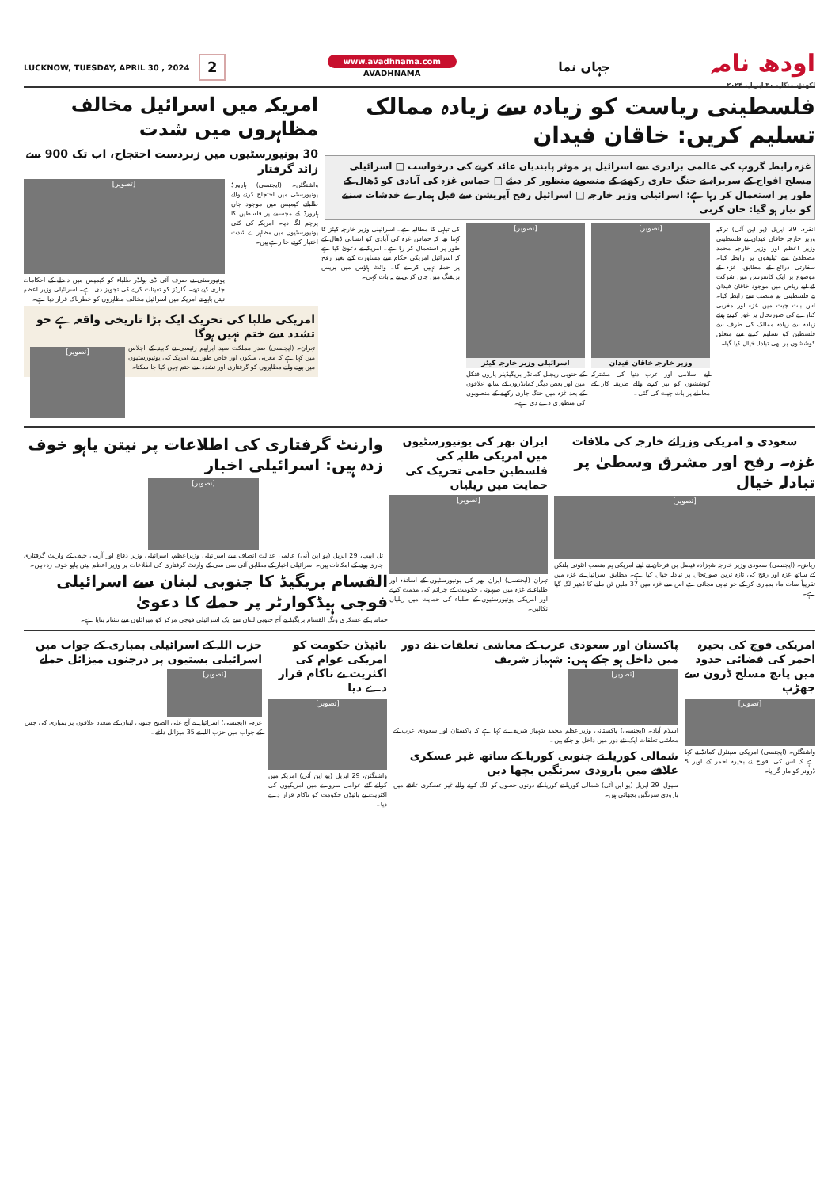اودھ نامہ
لکھنؤ، منگل، ۳۰ اپریل، ۲۰۲۴
جہاں نما
www.avadhnama.com
AVADHNAMA
LUCKNOW, TUESDAY, APRIL 30 , 2024 2
فلسطینی ریاست کو زیادہ سے زیادہ ممالک تسلیم کریں: خاقان فیدان
غزہ رابطہ گروپ کی عالمی برادری سے اسرائیل پر موثر پابندیاں عائد کرنے کی درخواست □ اسرائیلی مسلح افواج کے سربراہ نے جنگ جاری رکھنے کے منصوبے منظور کر دیئے □ حماس غزہ کی آبادی کو ڈھال کے طور پر استعمال کر رہا ہے: اسرائیلی وزیر خارجہ □ اسرائیل رفح آپریشن سے قبل ہمارے خدشات سننے کو تیار ہو گیا: جان کربی
انقرہ، 29 اپریل (یو این آئی) ترکیہ وزیر خارجہ خاقان فیدان نے فلسطینی وزیر اعظم اور وزیر خارجہ محمد مصطفیٰ سے ٹیلیفون پر رابطہ کیا۔ سفارتی ذرائع کے مطابق، غزہ کے موضوع پر ایک کانفرنس میں شرکت کے لیے ریاض میں موجود خاقان فیدان نے فلسطینی ہم منصب سے رابطہ کیا۔ اس بات چیت میں غزہ اور مغربی کنارے کی صورتحال پر غور کرتے ہوئے زیادہ سے زیادہ ممالک کی طرف سے فلسطین کو تسلیم کرنے سے متعلق کوششوں پر بھی تبادلہ خیال کیا گیا۔
[تصویر]
وزیر خارجہ خاقان فیدان
لیے اسلامی اور عرب دنیا کی مشترکہ کوششوں کو تیز کرنے والے طریقہ کار کے معاملے پر بات چیت کی گئی۔
[تصویر]
اسرائیلی وزیر خارجہ کیٹز
کے جنوبی ریجنل کمانڈر بریگیڈیئر یارون فنکل مین اور بعض دیگر کمانڈروں کے ساتھ علاقوں کے بعد غزہ میں جنگ جاری رکھنے کے منصوبوں کی منظوری دے دی ہے۔
کی تباہی کا مطالبہ ہے۔ اسرائیلی وزیر خارجہ کیٹز کا کہنا تھا کہ حماس غزہ کی آبادی کو انسانی ڈھال کے طور پر استعمال کر رہا ہے۔ امریکہ نے دعویٰ کیا ہے کہ اسرائیل امریکی حکام سے مشاورت کیے بغیر رفح پر حملہ نہیں کرے گا۔ وائٹ ہاؤس میں پریس بریفنگ میں جان کربی نے یہ بات کہی۔
امریکہ میں اسرائیل مخالف مظاہروں میں شدت
30 یونیورسٹیوں میں زبردست احتجاج، اب تک 900 سے زائد گرفتار
واشنگٹن۔ (ایجنسی) ہارورڈ یونیورسٹی میں احتجاج کرنے والے طلبانے کیمپس میں موجود جان ہارورڈ کے مجسمے پر فلسطین کا پرچم لگا دیا۔ امریکہ کی کئی یونیورسٹیوں میں مظاہرے شدت اختیار کرتے جا رہے ہیں۔
[تصویر]
یونیورسٹی نے صرف آئی ڈی ہولڈر طلباء کو کیمپس میں داخلے کے احکامات جاری کیے تھے۔ گارڈز کو تعینات کرنے کی تجویز دی ہے۔ اسرائیلی وزیر اعظم نیتن یاہو نے امریکہ میں اسرائیل مخالف مظاہروں کو خطرناک قرار دیا ہے۔
امریکی طلبا کی تحریک ایک بڑا تاریخی واقعہ ہے جو تشدد سے ختم نہیں ہوگا
[تصویر]
تہران۔ (ایجنسی) صدر مملکت سید ابراہیم رئیسی نے کابینہ کے اجلاس میں کہا ہے کہ مغربی ملکوں اور خاص طور سے امریکہ کی یونیورسٹیوں میں ہونے والے مظاہروں کو گرفتاری اور تشدد سے ختم نہیں کیا جا سکتا۔
سعودی و امریکی وزرائے خارجہ کی ملاقات
غزہ۔ رفح اور مشرق وسطیٰ پر تبادلہ خیال
[تصویر]
ریاض۔ (ایجنسی) سعودی وزیر خارجہ شہزادہ فیصل بن فرحان نے اپنے امریکی ہم منصب انٹونی بلنکن کے ساتھ غزہ اور رفح کی تازہ ترین صورتحال پر تبادلہ خیال کیا ہے۔ مطابق اسرائیل نے غزہ میں تقریباً سات ماہ بمباری کر کے جو تباہی مچائی ہے اس سے غزہ میں 37 ملین ٹن ملبے کا ڈھیر لگ گیا ہے۔
ایران بھر کی یونیورسٹیوں میں امریکی طلبہ کی فلسطین حامی تحریک کی حمایت میں ریلیاں
[تصویر]
تہران (ایجنسی) ایران بھر کی یونیورسٹیوں کے اساتذہ اور طلباء نے غزہ میں صیہونی حکومت کے جرائم کی مذمت کرنے اور امریکی یونیورسٹیوں کے طلباء کی حمایت میں ریلیاں نکالیں۔
وارنٹ گرفتاری کی اطلاعات پر نیتن یاہو خوف زدہ ہیں: اسرائیلی اخبار
[تصویر]
تل ابیب، 29 اپریل (یو این آئی) عالمی عدالت انصاف سے اسرائیلی وزیراعظم، اسرائیلی وزیر دفاع اور آرمی چیف کے وارنٹ گرفتاری جاری ہونے کے امکانات ہیں۔ اسرائیلی اخبار کے مطابق آئی سی سی کے وارنٹ گرفتاری کی اطلاعات پر وزیر اعظم نیتن یاہو خوف زدہ ہیں۔
القسام بریگیڈ کا جنوبی لبنان سے اسرائیلی فوجی ہیڈکوارٹر پر حملے کا دعویٰ
حماس کے عسکری ونگ القسام بریگیڈ نے آج جنوبی لبنان سے ایک اسرائیلی فوجی مرکز کو میزائلوں سے نشانہ بنایا ہے۔
امریکی فوج کی بحیرہ احمر کی فضائی حدود میں پانچ مسلح ڈرون سے جھڑپ
[تصویر]
واشنگٹن۔ (ایجنسی) امریکی سینٹرل کمانڈ نے کہا ہے کہ اس کی افواج نے بحیرہ احمر کے اوپر 5 ڈرونز کو مار گرایا۔
پاکستان اور سعودی عرب کے معاشی تعلقات نئے دور میں داخل ہو چکے ہیں: شہباز شریف
[تصویر]
اسلام آباد۔ (ایجنسی) پاکستانی وزیراعظم محمد شہباز شریف نے کہا ہے کہ پاکستان اور سعودی عرب کے معاشی تعلقات ایک نئے دور میں داخل ہو چکے ہیں۔
شمالی کوریا نے جنوبی کوریا کے ساتھ غیر عسکری علاقے میں بارودی سرنگیں بچھا دیں
سیول، 29 اپریل (یو این آئی) شمالی کوریا نے کوریا کے دونوں حصوں کو الگ کرنے والے غیر عسکری علاقے میں بارودی سرنگیں بچھائی ہیں۔
بائیڈن حکومت کو امریکی عوام کی اکثریت نے ناکام قرار دے دیا
[تصویر]
واشنگٹن، 29 اپریل (یو این آئی) امریکہ میں کرائے گئے عوامی سروے میں امریکیوں کی اکثریت نے بائیڈن حکومت کو ناکام قرار دے دیا۔
حزب اللہ کے اسرائیلی بمباری کے جواب میں اسرائیلی بستیوں پر درجنوں میزائل حملے
[تصویر]
غزہ۔ (ایجنسی) اسرائیل نے آج علی الصبح جنوبی لبنان کے متعدد علاقوں پر بمباری کی جس کے جواب میں حزب اللہ نے 35 میزائل داغے۔